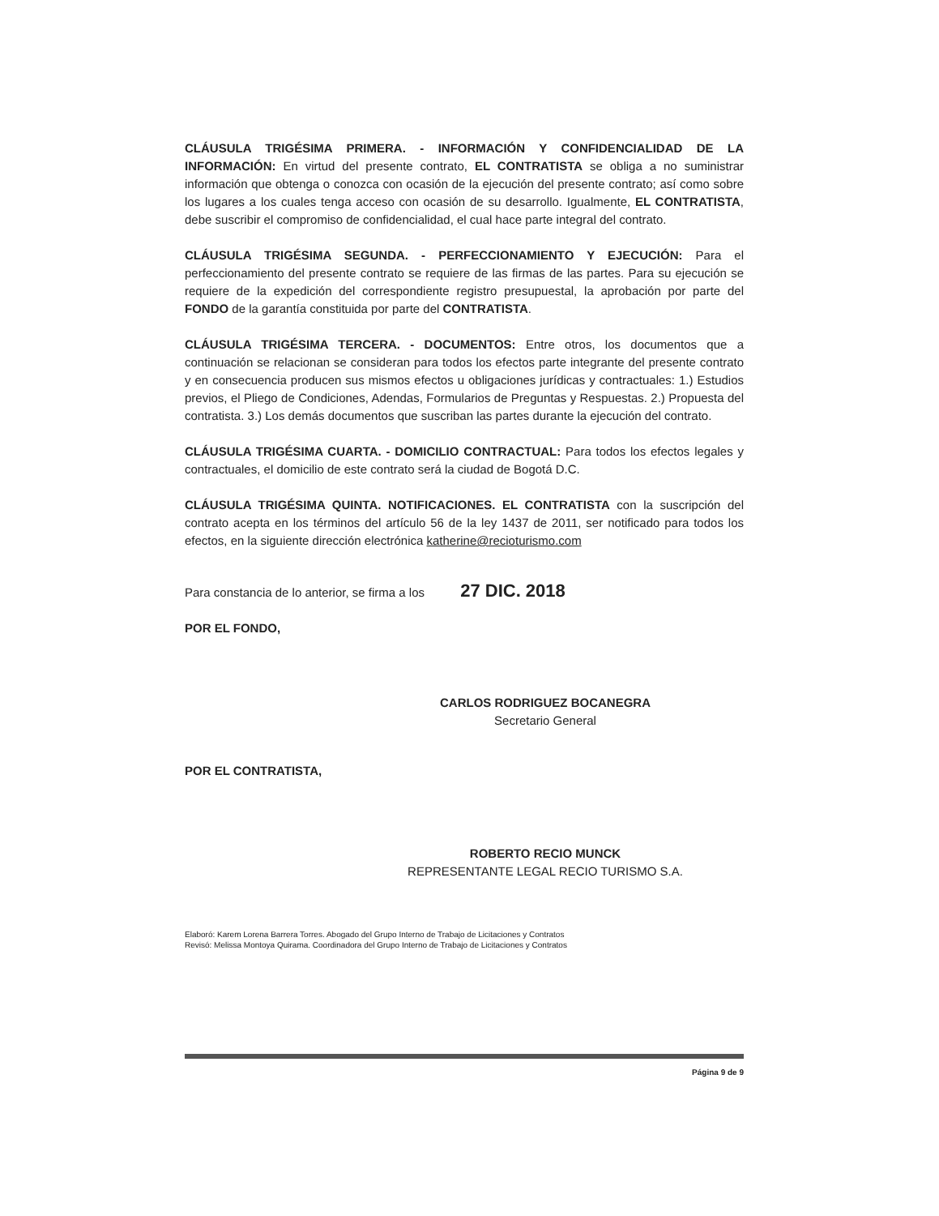CLÁUSULA TRIGÉSIMA PRIMERA. - INFORMACIÓN Y CONFIDENCIALIDAD DE LA INFORMACIÓN: En virtud del presente contrato, EL CONTRATISTA se obliga a no suministrar información que obtenga o conozca con ocasión de la ejecución del presente contrato; así como sobre los lugares a los cuales tenga acceso con ocasión de su desarrollo. Igualmente, EL CONTRATISTA, debe suscribir el compromiso de confidencialidad, el cual hace parte integral del contrato.
CLÁUSULA TRIGÉSIMA SEGUNDA. - PERFECCIONAMIENTO Y EJECUCIÓN: Para el perfeccionamiento del presente contrato se requiere de las firmas de las partes. Para su ejecución se requiere de la expedición del correspondiente registro presupuestal, la aprobación por parte del FONDO de la garantía constituida por parte del CONTRATISTA.
CLÁUSULA TRIGÉSIMA TERCERA. - DOCUMENTOS: Entre otros, los documentos que a continuación se relacionan se consideran para todos los efectos parte integrante del presente contrato y en consecuencia producen sus mismos efectos u obligaciones jurídicas y contractuales: 1.) Estudios previos, el Pliego de Condiciones, Adendas, Formularios de Preguntas y Respuestas. 2.) Propuesta del contratista. 3.) Los demás documentos que suscriban las partes durante la ejecución del contrato.
CLÁUSULA TRIGÉSIMA CUARTA. - DOMICILIO CONTRACTUAL: Para todos los efectos legales y contractuales, el domicilio de este contrato será la ciudad de Bogotá D.C.
CLÁUSULA TRIGÉSIMA QUINTA. NOTIFICACIONES. EL CONTRATISTA con la suscripción del contrato acepta en los términos del artículo 56 de la ley 1437 de 2011, ser notificado para todos los efectos, en la siguiente dirección electrónica katherine@recioturismo.com
Para constancia de lo anterior, se firma a los 27 DIC. 2018
POR EL FONDO,
CARLOS RODRIGUEZ BOCANEGRA
Secretario General
POR EL CONTRATISTA,
ROBERTO RECIO MUNCK
REPRESENTANTE LEGAL RECIO TURISMO S.A.
Elaboró: Karem Lorena Barrera Torres. Abogado del Grupo Interno de Trabajo de Licitaciones y Contratos
Revisó: Melissa Montoya Quirama. Coordinadora del Grupo Interno de Trabajo de Licitaciones y Contratos
Página 9 de 9